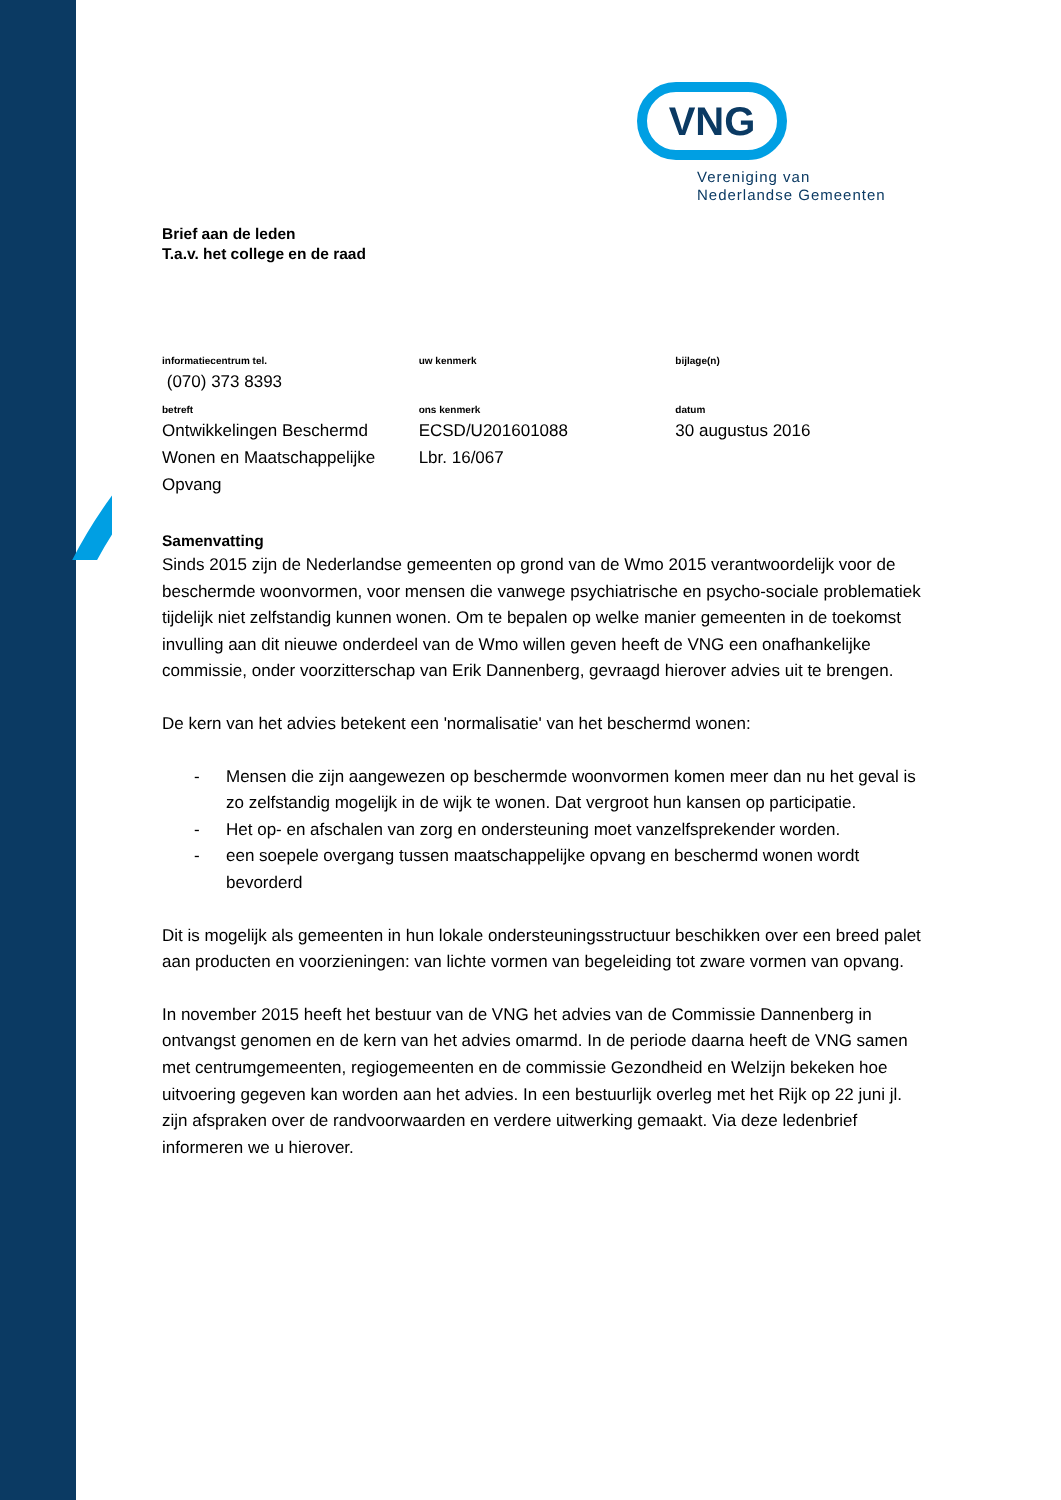VNG
Vereniging van
Nederlandse Gemeenten
Brief aan de leden
T.a.v. het college en de raad
| informatiecentrum tel. | uw kenmerk | bijlage(n) |
| (070) 373 8393 | | |
| betreft | ons kenmerk | datum |
| Ontwikkelingen Beschermd Wonen en Maatschappelijke Opvang | ECSD/U201601088 Lbr. 16/067 | 30 augustus 2016 |
Samenvatting
Sinds 2015 zijn de Nederlandse gemeenten op grond van de Wmo 2015 verantwoordelijk voor de beschermde woonvormen, voor mensen die vanwege psychiatrische en psycho-sociale problematiek tijdelijk niet zelfstandig kunnen wonen. Om te bepalen op welke manier gemeenten in de toekomst invulling aan dit nieuwe onderdeel van de Wmo willen geven heeft de VNG een onafhankelijke commissie, onder voorzitterschap van Erik Dannenberg, gevraagd hierover advies uit te brengen.
De kern van het advies betekent een 'normalisatie' van het beschermd wonen:
- Mensen die zijn aangewezen op beschermde woonvormen komen meer dan nu het geval is zo zelfstandig mogelijk in de wijk te wonen. Dat vergroot hun kansen op participatie.
- Het op- en afschalen van zorg en ondersteuning moet vanzelfsprekender worden.
- een soepele overgang tussen maatschappelijke opvang en beschermd wonen wordt bevorderd
Dit is mogelijk als gemeenten in hun lokale ondersteuningsstructuur beschikken over een breed palet aan producten en voorzieningen: van lichte vormen van begeleiding tot zware vormen van opvang.
In november 2015 heeft het bestuur van de VNG het advies van de Commissie Dannenberg in ontvangst genomen en de kern van het advies omarmd. In de periode daarna heeft de VNG samen met centrumgemeenten, regiogemeenten en de commissie Gezondheid en Welzijn bekeken hoe uitvoering gegeven kan worden aan het advies. In een bestuurlijk overleg met het Rijk op 22 juni jl. zijn afspraken over de randvoorwaarden en verdere uitwerking gemaakt. Via deze ledenbrief informeren we u hierover.